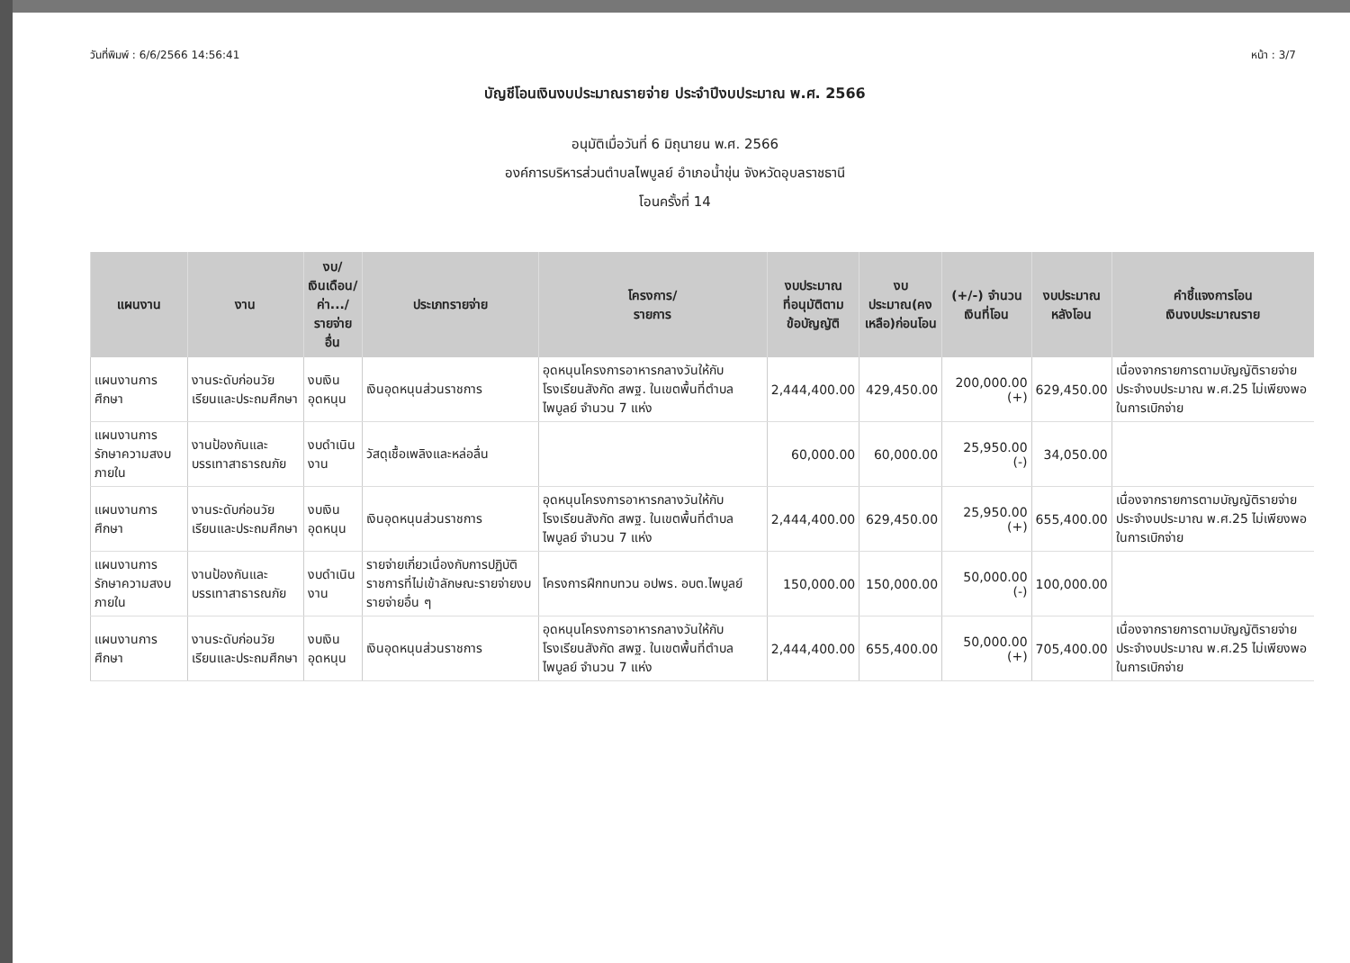วันที่พิมพ์ : 6/6/2566 14:56:41 หน้า : 3/7
บัญชีโอนเงินงบประมาณรายจ่าย ประจำปีงบประมาณ พ.ศ. 2566
อนุมัติเมื่อวันที่ 6 มิถุนายน พ.ศ. 2566
องค์การบริหารส่วนตำบลไพบูลย์ อำเภอน้ำขุ่น จังหวัดอุบลราชธานี
โอนครั้งที่ 14
| แผนงาน | งาน | งบ/ เงินเดือน/ ค่า.../ รายจ่ายอื่น | ประเภทรายจ่าย | โครงการ/ รายการ | งบประมาณ ที่อนุมัติตาม ข้อบัญญัติ | งบประมาณ(คง เหลือ)ก่อนโอน | (+/-) จำนวน เงินที่โอน | งบประมาณ หลังโอน | คำชี้แจงการโอน เงินงบประมาณราย |
| --- | --- | --- | --- | --- | --- | --- | --- | --- | --- |
| แผนงานการศึกษา | งานระดับก่อนวัยเรียนและประถมศึกษา | งบเงินอุดหนุน | เงินอุดหนุนส่วนราชการ | อุดหนุนโครงการอาหารกลางวันให้กับโรงเรียนสังกัด สพฐ. ในเขตพื้นที่ตำบลไพบูลย์ จำนวน 7 แห่ง | 2,444,400.00 | 429,450.00 | 200,000.00 (+) | 629,450.00 | เนื่องจากรายการตามบัญญัติรายจ่ายประจำงบประมาณ พ.ศ.25 ไม่เพียงพอในการเบิกจ่าย |
| แผนงานการรักษาความสงบภายใน | งานป้องกันและบรรเทาสาธารณภัย | งบดำเนินงาน | วัสดุเชื้อเพลิงและหล่อลื่น | | 60,000.00 | 60,000.00 | 25,950.00 (-) | 34,050.00 | |
| แผนงานการศึกษา | งานระดับก่อนวัยเรียนและประถมศึกษา | งบเงินอุดหนุน | เงินอุดหนุนส่วนราชการ | อุดหนุนโครงการอาหารกลางวันให้กับโรงเรียนสังกัด สพฐ. ในเขตพื้นที่ตำบลไพบูลย์ จำนวน 7 แห่ง | 2,444,400.00 | 629,450.00 | 25,950.00 (+) | 655,400.00 | เนื่องจากรายการตามบัญญัติรายจ่ายประจำงบประมาณ พ.ศ.25 ไม่เพียงพอในการเบิกจ่าย |
| แผนงานการรักษาความสงบภายใน | งานป้องกันและบรรเทาสาธารณภัย | งบดำเนินงาน | รายจ่ายเกี่ยวเนื่องกับการปฏิบัติราชการที่ไม่เข้าลักษณะรายจ่ายงบรายจ่ายอื่น ๆ | โครงการฝึกทบทวน อปพร. อบต.ไพบูลย์ | 150,000.00 | 150,000.00 | 50,000.00 (-) | 100,000.00 | |
| แผนงานการศึกษา | งานระดับก่อนวัยเรียนและประถมศึกษา | งบเงินอุดหนุน | เงินอุดหนุนส่วนราชการ | อุดหนุนโครงการอาหารกลางวันให้กับโรงเรียนสังกัด สพฐ. ในเขตพื้นที่ตำบลไพบูลย์ จำนวน 7 แห่ง | 2,444,400.00 | 655,400.00 | 50,000.00 (+) | 705,400.00 | เนื่องจากรายการตามบัญญัติรายจ่ายประจำงบประมาณ พ.ศ.25 ไม่เพียงพอในการเบิกจ่าย |